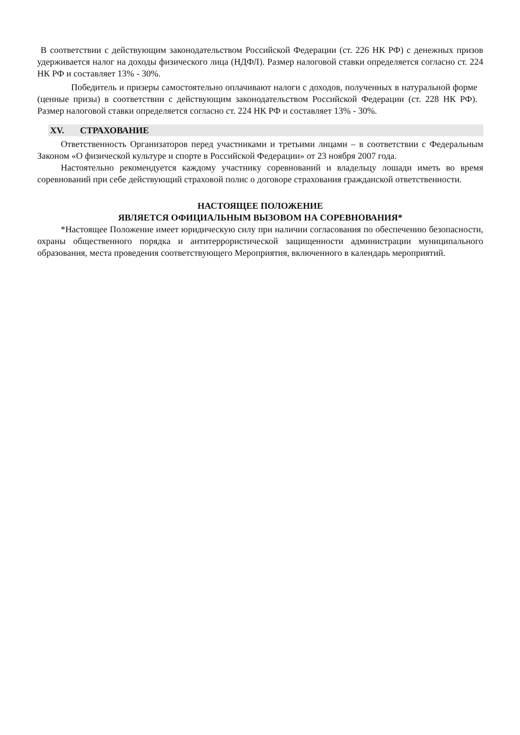В соответствии с действующим законодательством Российской Федерации (ст. 226 НК РФ) с денежных призов удерживается налог на доходы физического лица (НДФЛ). Размер налоговой ставки определяется согласно ст. 224 НК РФ и составляет 13% - 30%.
Победитель и призеры самостоятельно оплачивают налоги с доходов, полученных в натуральной форме (ценные призы) в соответствии с действующим законодательством Российской Федерации (ст. 228 НК РФ). Размер налоговой ставки определяется согласно ст. 224 НК РФ и составляет 13% - 30%.
XV. СТРАХОВАНИЕ
Ответственность Организаторов перед участниками и третьими лицами – в соответствии с Федеральным Законом «О физической культуре и спорте в Российской Федерации» от 23 ноября 2007 года.
Настоятельно рекомендуется каждому участнику соревнований и владельцу лошади иметь во время соревнований при себе действующий страховой полис о договоре страхования гражданской ответственности.
НАСТОЯЩЕЕ ПОЛОЖЕНИЕ
ЯВЛЯЕТСЯ ОФИЦИАЛЬНЫМ ВЫЗОВОМ НА СОРЕВНОВАНИЯ*
*Настоящее Положение имеет юридическую силу при наличии согласования по обеспечению безопасности, охраны общественного порядка и антитеррористической защищенности администрации муниципального образования, места проведения соответствующего Мероприятия, включенного в календарь мероприятий.